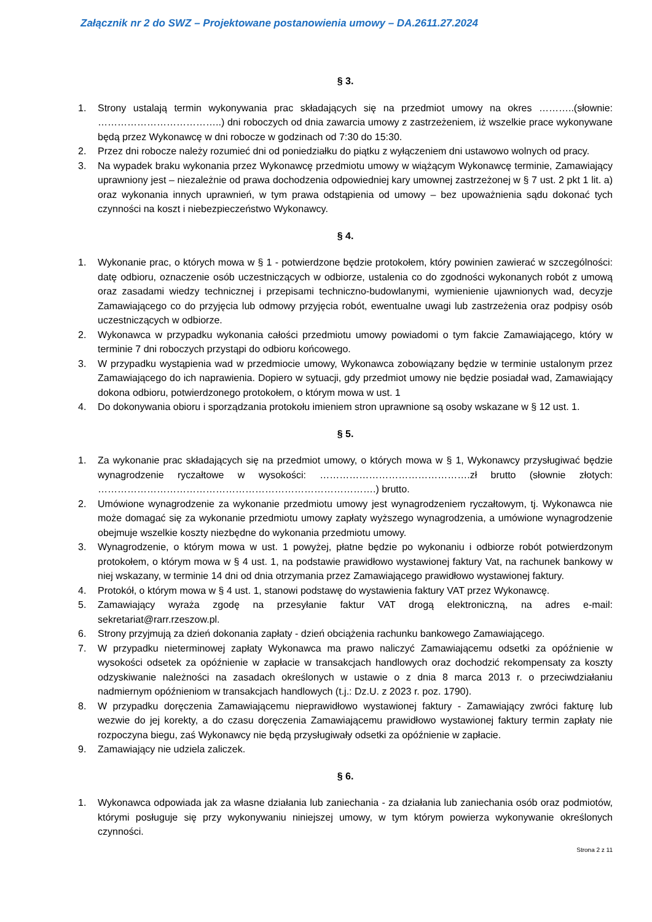Załącznik nr 2 do SWZ – Projektowane postanowienia umowy – DA.2611.27.2024
§ 3.
1. Strony ustalają termin wykonywania prac składających się na przedmiot umowy na okres ………..(słownie: ………………………………..) dni roboczych od dnia zawarcia umowy z zastrzeżeniem, iż wszelkie prace wykonywane będą przez Wykonawcę w dni robocze w godzinach od 7:30 do 15:30.
2. Przez dni robocze należy rozumieć dni od poniedziałku do piątku z wyłączeniem dni ustawowo wolnych od pracy.
3. Na wypadek braku wykonania przez Wykonawcę przedmiotu umowy w wiążącym Wykonawcę terminie, Zamawiający uprawniony jest – niezależnie od prawa dochodzenia odpowiedniej kary umownej zastrzeżonej w § 7 ust. 2 pkt 1 lit. a) oraz wykonania innych uprawnień, w tym prawa odstąpienia od umowy – bez upoważnienia sądu dokonać tych czynności na koszt i niebezpieczeństwo Wykonawcy.
§ 4.
1. Wykonanie prac, o których mowa w § 1 - potwierdzone będzie protokołem, który powinien zawierać w szczególności: datę odbioru, oznaczenie osób uczestniczących w odbiorze, ustalenia co do zgodności wykonanych robót z umową oraz zasadami wiedzy technicznej i przepisami techniczno-budowlanymi, wymienienie ujawnionych wad, decyzje Zamawiającego co do przyjęcia lub odmowy przyjęcia robót, ewentualne uwagi lub zastrzeżenia oraz podpisy osób uczestniczących w odbiorze.
2. Wykonawca w przypadku wykonania całości przedmiotu umowy powiadomi o tym fakcie Zamawiającego, który w terminie 7 dni roboczych przystąpi do odbioru końcowego.
3. W przypadku wystąpienia wad w przedmiocie umowy, Wykonawca zobowiązany będzie w terminie ustalonym przez Zamawiającego do ich naprawienia. Dopiero w sytuacji, gdy przedmiot umowy nie będzie posiadał wad, Zamawiający dokona odbioru, potwierdzonego protokołem, o którym mowa w ust. 1
4. Do dokonywania obioru i sporządzania protokołu imieniem stron uprawnione są osoby wskazane w § 12 ust. 1.
§ 5.
1. Za wykonanie prac składających się na przedmiot umowy, o których mowa w § 1, Wykonawcy przysługiwać będzie wynagrodzenie ryczałtowe w wysokości: ……………………………………….zł brutto (słownie złotych: ………………………………………………………………………….) brutto.
2. Umówione wynagrodzenie za wykonanie przedmiotu umowy jest wynagrodzeniem ryczałtowym, tj. Wykonawca nie może domagać się za wykonanie przedmiotu umowy zapłaty wyższego wynagrodzenia, a umówione wynagrodzenie obejmuje wszelkie koszty niezbędne do wykonania przedmiotu umowy.
3. Wynagrodzenie, o którym mowa w ust. 1 powyżej, płatne będzie po wykonaniu i odbiorze robót potwierdzonym protokołem, o którym mowa w § 4 ust. 1, na podstawie prawidłowo wystawionej faktury Vat, na rachunek bankowy w niej wskazany, w terminie 14 dni od dnia otrzymania przez Zamawiającego prawidłowo wystawionej faktury.
4. Protokół, o którym mowa w § 4 ust. 1, stanowi podstawę do wystawienia faktury VAT przez Wykonawcę.
5. Zamawiający wyraża zgodę na przesyłanie faktur VAT drogą elektroniczną, na adres e-mail: sekretariat@rarr.rzeszow.pl.
6. Strony przyjmują za dzień dokonania zapłaty - dzień obciążenia rachunku bankowego Zamawiającego.
7. W przypadku nieterminowej zapłaty Wykonawca ma prawo naliczyć Zamawiającemu odsetki za opóźnienie w wysokości odsetek za opóźnienie w zapłacie w transakcjach handlowych oraz dochodzić rekompensaty za koszty odzyskiwanie należności na zasadach określonych w ustawie o z dnia 8 marca 2013 r. o przeciwdziałaniu nadmiernym opóźnieniom w transakcjach handlowych (t.j.: Dz.U. z 2023 r. poz. 1790).
8. W przypadku doręczenia Zamawiającemu nieprawidłowo wystawionej faktury - Zamawiający zwróci fakturę lub wezwie do jej korekty, a do czasu doręczenia Zamawiającemu prawidłowo wystawionej faktury termin zapłaty nie rozpoczyna biegu, zaś Wykonawcy nie będą przysługiwały odsetki za opóźnienie w zapłacie.
9. Zamawiający nie udziela zaliczek.
§ 6.
1. Wykonawca odpowiada jak za własne działania lub zaniechania - za działania lub zaniechania osób oraz podmiotów, którymi posługuje się przy wykonywaniu niniejszej umowy, w tym którym powierza wykonywanie określonych czynności.
Strona 2 z 11